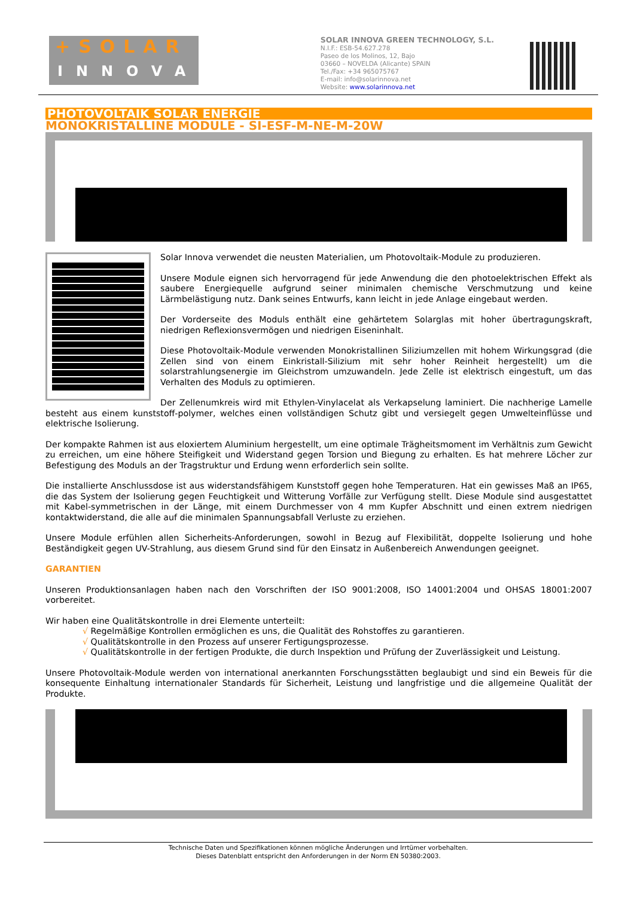+SOLAR
INNOVA
SOLAR INNOVA GREEN TECHNOLOGY, S.L.
N.I.F.: ESB-54.627.278
Paseo de los Molinos, 12, Bajo
03660 – NOVELDA (Alicante) SPAIN
Tel./Fax: +34 965075767
E-mail: info@solarinnova.net
Website: www.solarinnova.net
PHOTOVOLTAIK SOLAR ENERGIE
MONOKRISTALLINE MODULE - SI-ESF-M-NE-M-20W
Solar Innova verwendet die neusten Materialien, um Photovoltaik-Module zu produzieren.
Unsere Module eignen sich hervorragend für jede Anwendung die den photoelektrischen Effekt als saubere Energiequelle aufgrund seiner minimalen chemische Verschmutzung und keine Lärmbelästigung nutz. Dank seines Entwurfs, kann leicht in jede Anlage eingebaut werden.
Der Vorderseite des Moduls enthält eine gehärtetem Solarglas mit hoher übertragungskraft, niedrigen Reflexionsvermögen und niedrigen Eiseninhalt.
Diese Photovoltaik-Module verwenden Monokristallinen Siliziumzellen mit hohem Wirkungsgrad (die Zellen sind von einem Einkristall-Silizium mit sehr hoher Reinheit hergestellt) um die solarstrahlungsenergie im Gleichstrom umzuwandeln. Jede Zelle ist elektrisch eingestuft, um das Verhalten des Moduls zu optimieren.
Der Zellenumkreis wird mit Ethylen-Vinylacelat als Verkapselung laminiert. Die nachherige Lamelle besteht aus einem kunststoff-polymer, welches einen vollständigen Schutz gibt und versiegelt gegen Umwelteinflüsse und elektrische Isolierung.
Der kompakte Rahmen ist aus eloxiertem Aluminium hergestellt, um eine optimale Trägheitsmoment im Verhältnis zum Gewicht zu erreichen, um eine höhere Steifigkeit und Widerstand gegen Torsion und Biegung zu erhalten. Es hat mehrere Löcher zur Befestigung des Moduls an der Tragstruktur und Erdung wenn erforderlich sein sollte.
Die installierte Anschlussdose ist aus widerstandsfähigem Kunststoff gegen hohe Temperaturen. Hat ein gewisses Maß an IP65, die das System der Isolierung gegen Feuchtigkeit und Witterung Vorfälle zur Verfügung stellt. Diese Module sind ausgestattet mit Kabel-symmetrischen in der Länge, mit einem Durchmesser von 4 mm Kupfer Abschnitt und einen extrem niedrigen kontaktwiderstand, die alle auf die minimalen Spannungsabfall Verluste zu erziehen.
Unsere Module erfühlen allen Sicherheits-Anforderungen, sowohl in Bezug auf Flexibilität, doppelte Isolierung und hohe Beständigkeit gegen UV-Strahlung, aus diesem Grund sind für den Einsatz in Außenbereich Anwendungen geeignet.
GARANTIEN
Unseren Produktionsanlagen haben nach den Vorschriften der ISO 9001:2008, ISO 14001:2004 und OHSAS 18001:2007 vorbereitet.
Wir haben eine Qualitätskontrolle in drei Elemente unterteilt:
√ Regelmäßige Kontrollen ermöglichen es uns, die Qualität des Rohstoffes zu garantieren.
√ Qualitätskontrolle in den Prozess auf unserer Fertigungsprozesse.
√ Qualitätskontrolle in der fertigen Produkte, die durch Inspektion und Prüfung der Zuverlässigkeit und Leistung.
Unsere Photovoltaik-Module werden von international anerkannten Forschungsstätten beglaubigt und sind ein Beweis für die konsequente Einhaltung internationaler Standards für Sicherheit, Leistung und langfristige und die allgemeine Qualität der Produkte.
Technische Daten und Spezifikationen können mögliche Änderungen und Irrtümer vorbehalten.
Dieses Datenblatt entspricht den Anforderungen in der Norm EN 50380:2003.